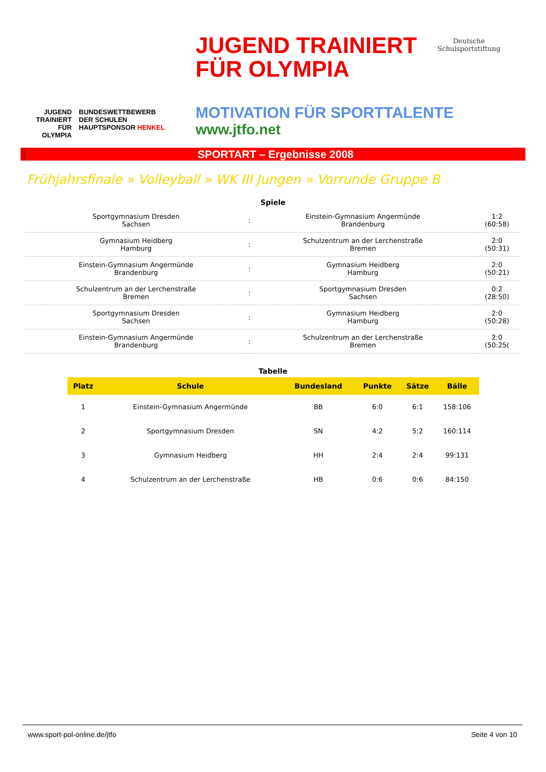JUGEND
TRAINIERT
FÜR
OLYMPIA
BUNDESWETTBEWERB
DER SCHULEN
HAUPTSPONSOR HENKEL
JUGEND TRAINIERT
FÜR OLYMPIA
MOTIVATION FÜR SPORTTALENTE
www.jtfo.net
Deutsche
Schulsportstiftung
SPORTART – Ergebnisse 2008
Frühjahrsfinale » Volleyball » WK III Jungen » Vorrunde Gruppe B
Spiele
| Sportgymnasium Dresden Sachsen | : | Einstein-Gymnasium Angermünde Brandenburg | 1:2 (60:58) |
| Gymnasium Heidberg Hamburg | : | Schulzentrum an der Lerchenstraße Bremen | 2:0 (50:31) |
| Einstein-Gymnasium Angermünde Brandenburg | : | Gymnasium Heidberg Hamburg | 2:0 (50:21) |
| Schulzentrum an der Lerchenstraße Bremen | : | Sportgymnasium Dresden Sachsen | 0:2 (28:50) |
| Sportgymnasium Dresden Sachsen | : | Gymnasium Heidberg Hamburg | 2:0 (50:28) |
| Einstein-Gymnasium Angermünde Brandenburg | : | Schulzentrum an der Lerchenstraße Bremen | 2:0 (50:25( |
Tabelle
| Platz | Schule | Bundesland | Punkte | Sätze | Bälle |
| --- | --- | --- | --- | --- | --- |
| 1 | Einstein-Gymnasium Angermünde | BB | 6:0 | 6:1 | 158:106 |
| 2 | Sportgymnasium Dresden | SN | 4:2 | 5:2 | 160:114 |
| 3 | Gymnasium Heidberg | HH | 2:4 | 2:4 | 99:131 |
| 4 | Schulzentrum an der Lerchenstraße | HB | 0:6 | 0:6 | 84:150 |
www.sport-pol-online.de/jtfo Seite 4 von 10